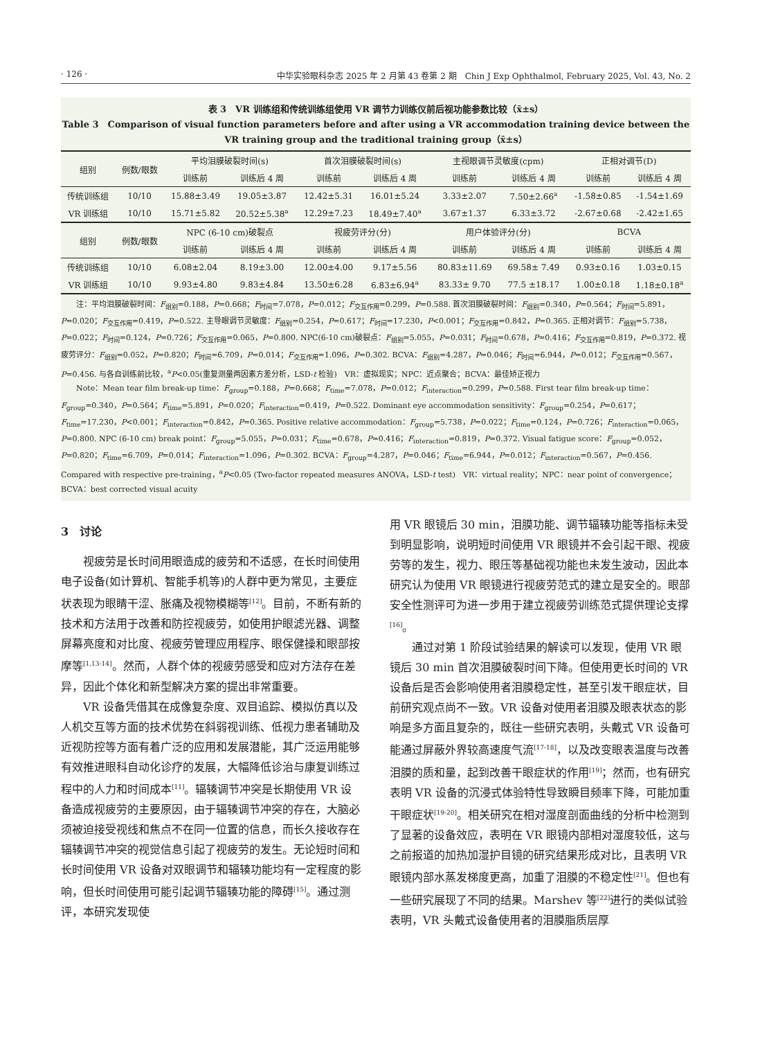· 126 · 中华实验眼科杂志 2025 年 2 月第 43 卷第 2 期　Chin J Exp Ophthalmol, February 2025, Vol. 43, No. 2
表 3　VR 训练组和传统训练组使用 VR 调节力训练仪前后视功能参数比较（x̄±s）
Table 3　Comparison of visual function parameters before and after using a VR accommodation training device between the VR training group and the traditional training group（x̄±s）
| 组别 | 例数/眼数 | 平均泪膜破裂时间(s) | | 首次泪膜破裂时间(s) | | 主视眼调节灵敏度(cpm) | | 正相对调节(D) | |
| --- | --- | --- | --- | --- | --- | --- | --- | --- | --- |
| | | 训练前 | 训练后 4 周 | 训练前 | 训练后 4 周 | 训练前 | 训练后 4 周 | 训练前 | 训练后 4 周 |
| 传统训练组 | 10/10 | 15.88±3.49 | 19.05±3.87 | 12.42±5.31 | 16.01±5.24 | 3.33±2.07 | 7.50±2.66<sup>a</sup> | -1.58±0.85 | -1.54±1.69 |
| VR 训练组 | 10/10 | 15.71±5.82 | 20.52±5.38<sup>a</sup> | 12.29±7.23 | 18.49±7.40<sup>a</sup> | 3.67±1.37 | 6.33±3.72 | -2.67±0.68 | -2.42±1.65 |
| 组别 | 例数/眼数 | NPC (6-10 cm)破裂点 | | 视疲劳评分(分) | | 用户体验评分(分) | | BCVA | |
| | | 训练前 | 训练后 4 周 | 训练前 | 训练后 4 周 | 训练前 | 训练后 4 周 | 训练前 | 训练后 4 周 |
| 传统训练组 | 10/10 | 6.08±2.04 | 8.19±3.00 | 12.00±4.00 | 9.17±5.56 | 80.83±11.69 | 69.58± 7.49 | 0.93±0.16 | 1.03±0.15 |
| VR 训练组 | 10/10 | 9.93±4.80 | 9.83±4.84 | 13.50±6.28 | 6.83±6.94<sup>a</sup> | 83.33± 9.70 | 77.5 ±18.17 | 1.00±0.18 | 1.18±0.18<sup>a</sup> |
注：平均泪膜破裂时间：F<sub>组别</sub>=0.188，P=0.668；F<sub>时间</sub>=7.078，P=0.012；F<sub>交互作用</sub>=0.299，P=0.588. 首次泪膜破裂时间：F<sub>组别</sub>=0.340，P=0.564；F<sub>时间</sub>=5.891，P=0.020；F<sub>交互作用</sub>=0.419，P=0.522. 主导眼调节灵敏度：F<sub>组别</sub>=0.254，P=0.617；F<sub>时间</sub>=17.230，P<0.001；F<sub>交互作用</sub>=0.842，P=0.365. 正相对调节：F<sub>组别</sub>=5.738，P=0.022；F<sub>时间</sub>=0.124，P=0.726；F<sub>交互作用</sub>=0.065，P=0.800. NPC(6-10 cm)破裂点：F<sub>组别</sub>=5.055，P=0.031；F<sub>时间</sub>=0.678，P=0.416；F<sub>交互作用</sub>=0.819，P=0.372. 视疲劳评分：F<sub>组别</sub>=0.052，P=0.820；F<sub>时间</sub>=6.709，P=0.014；F<sub>交互作用</sub>=1.096，P=0.302. BCVA：F<sub>组别</sub>=4.287，P=0.046；F<sub>时间</sub>=6.944，P=0.012；F<sub>交互作用</sub>=0.567，P=0.456. 与各自训练前比较，<sup>a</sup>P<0.05(重复测量两因素方差分析，LSD-t 检验)　VR：虚拟现实；NPC：近点聚合；BCVA：最佳矫正视力
Note：Mean tear film break-up time：F<sub>group</sub>=0.188，P=0.668；F<sub>time</sub>=7.078，P=0.012；F<sub>interaction</sub>=0.299，P=0.588. First tear film break-up time：F<sub>group</sub>=0.340，P=0.564；F<sub>time</sub>=5.891，P=0.020；F<sub>interaction</sub>=0.419，P=0.522. Dominant eye accommodation sensitivity：F<sub>group</sub>=0.254，P=0.617；F<sub>time</sub>=17.230，P<0.001；F<sub>interaction</sub>=0.842，P=0.365. Positive relative accommodation：F<sub>group</sub>=5.738，P=0.022；F<sub>time</sub>=0.124，P=0.726；F<sub>interaction</sub>=0.065，P=0.800. NPC (6-10 cm) break point：F<sub>group</sub>=5.055，P=0.031；F<sub>time</sub>=0.678，P=0.416；F<sub>interaction</sub>=0.819，P=0.372. Visual fatigue score：F<sub>group</sub>=0.052，P=0.820；F<sub>time</sub>=6.709，P=0.014；F<sub>interaction</sub>=1.096，P=0.302. BCVA：F<sub>group</sub>=4.287，P=0.046；F<sub>time</sub>=6.944，P=0.012；F<sub>interaction</sub>=0.567，P=0.456. Compared with respective pre-training，<sup>a</sup>P<0.05 (Two-factor repeated measures ANOVA，LSD-t test)　VR：virtual reality；NPC：near point of convergence；BCVA：best corrected visual acuity
3　讨论
视疲劳是长时间用眼造成的疲劳和不适感，在长时间使用电子设备(如计算机、智能手机等)的人群中更为常见，主要症状表现为眼睛干涩、胀痛及视物模糊等<sup>[12]</sup>。目前，不断有新的技术和方法用于改善和防控视疲劳，如使用护眼滤光器、调整屏幕亮度和对比度、视疲劳管理应用程序、眼保健操和眼部按摩等<sup>[1,13-14]</sup>。然而，人群个体的视疲劳感受和应对方法存在差异，因此个体化和新型解决方案的提出非常重要。
VR 设备凭借其在成像复杂度、双目追踪、模拟仿真以及人机交互等方面的技术优势在斜弱视训练、低视力患者辅助及近视防控等方面有着广泛的应用和发展潜能，其广泛运用能够有效推进眼科自动化诊疗的发展，大幅降低诊治与康复训练过程中的人力和时间成本<sup>[11]</sup>。辐辏调节冲突是长期使用 VR 设备造成视疲劳的主要原因，由于辐辏调节冲突的存在，大脑必须被迫接受视线和焦点不在同一位置的信息，而长久接收存在辐辏调节冲突的视觉信息引起了视疲劳的发生。无论短时间和长时间使用 VR 设备对双眼调节和辐辏功能均有一定程度的影响，但长时间使用可能引起调节辐辏功能的障碍<sup>[15]</sup>。通过测评，本研究发现使
用 VR 眼镜后 30 min，泪膜功能、调节辐辏功能等指标未受到明显影响，说明短时间使用 VR 眼镜并不会引起干眼、视疲劳等的发生，视力、眼压等基础视功能也未发生波动，因此本研究认为使用 VR 眼镜进行视疲劳范式的建立是安全的。眼部安全性测评可为进一步用于建立视疲劳训练范式提供理论支撑<sup>[16]</sup>。
通过对第 1 阶段试验结果的解读可以发现，使用 VR 眼镜后 30 min 首次泪膜破裂时间下降。但使用更长时间的 VR 设备后是否会影响使用者泪膜稳定性，甚至引发干眼症状，目前研究观点尚不一致。VR 设备对使用者泪膜及眼表状态的影响是多方面且复杂的，既往一些研究表明，头戴式 VR 设备可能通过屏蔽外界较高速度气流<sup>[17-18]</sup>，以及改变眼表温度与改善泪膜的质和量，起到改善干眼症状的作用<sup>[19]</sup>；然而，也有研究表明 VR 设备的沉浸式体验特性导致瞬目频率下降，可能加重干眼症状<sup>[19-20]</sup>。相关研究在相对湿度剖面曲线的分析中检测到了显著的设备效应，表明在 VR 眼镜内部相对湿度较低，这与之前报道的加热加湿护目镜的研究结果形成对比，且表明 VR 眼镜内部水蒸发梯度更高，加重了泪膜的不稳定性<sup>[21]</sup>。但也有一些研究展现了不同的结果。Marshev 等<sup>[22]</sup>进行的类似试验表明，VR 头戴式设备使用者的泪膜脂质层厚